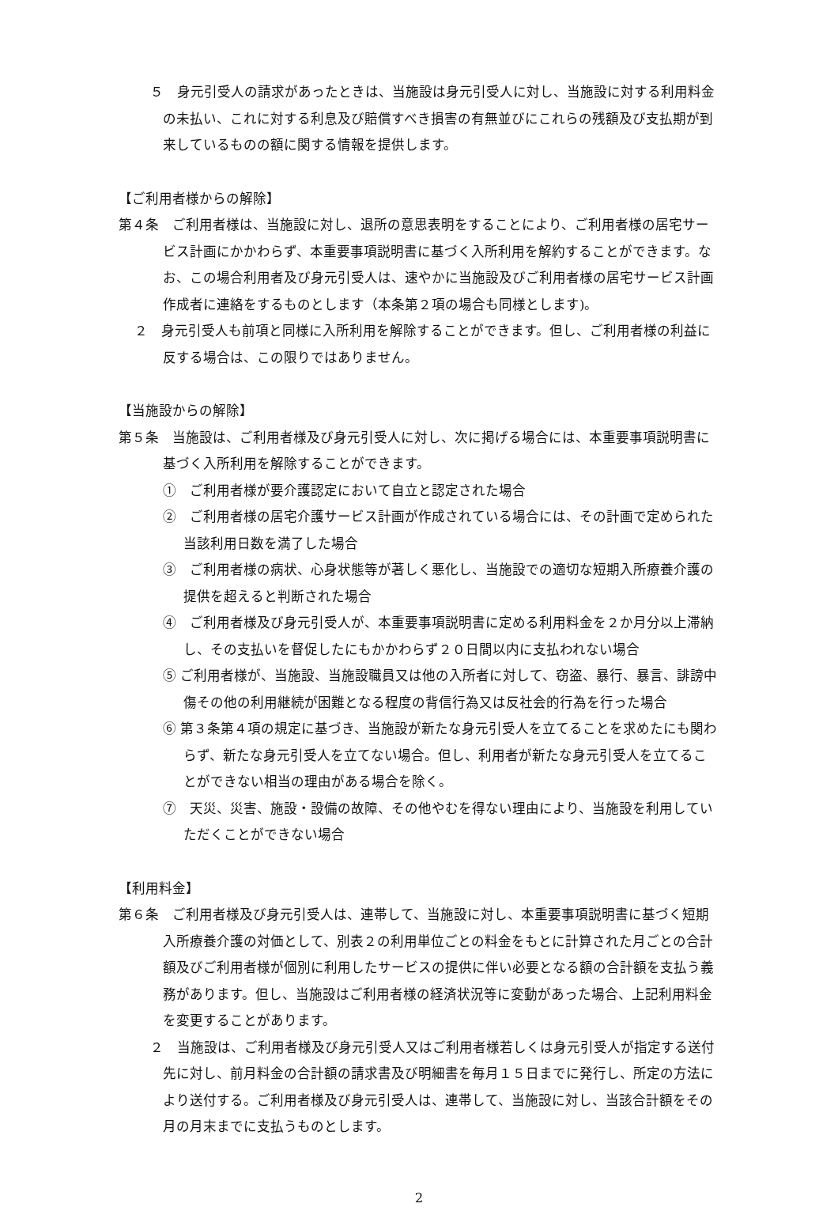５　身元引受人の請求があったときは、当施設は身元引受人に対し、当施設に対する利用料金の未払い、これに対する利息及び賠償すべき損害の有無並びにこれらの残額及び支払期が到来しているものの額に関する情報を提供します。
【ご利用者様からの解除】
第４条　ご利用者様は、当施設に対し、退所の意思表明をすることにより、ご利用者様の居宅サービス計画にかかわらず、本重要事項説明書に基づく入所利用を解約することができます。なお、この場合利用者及び身元引受人は、速やかに当施設及びご利用者様の居宅サービス計画作成者に連絡をするものとします（本条第２項の場合も同様とします)。
２　身元引受人も前項と同様に入所利用を解除することができます。但し、ご利用者様の利益に反する場合は、この限りではありません。
【当施設からの解除】
第５条　当施設は、ご利用者様及び身元引受人に対し、次に掲げる場合には、本重要事項説明書に基づく入所利用を解除することができます。
①　ご利用者様が要介護認定において自立と認定された場合
②　ご利用者様の居宅介護サービス計画が作成されている場合には、その計画で定められた当該利用日数を満了した場合
③　ご利用者様の病状、心身状態等が著しく悪化し、当施設での適切な短期入所療養介護の提供を超えると判断された場合
④　ご利用者様及び身元引受人が、本重要事項説明書に定める利用料金を２か月分以上滞納し、その支払いを督促したにもかかわらず２０日間以内に支払われない場合
⑤ ご利用者様が、当施設、当施設職員又は他の入所者に対して、窃盗、暴行、暴言、誹謗中傷その他の利用継続が困難となる程度の背信行為又は反社会的行為を行った場合
⑥ 第３条第４項の規定に基づき、当施設が新たな身元引受人を立てることを求めたにも関わらず、新たな身元引受人を立てない場合。但し、利用者が新たな身元引受人を立てることができない相当の理由がある場合を除く。
⑦　天災、災害、施設・設備の故障、その他やむを得ない理由により、当施設を利用していただくことができない場合
【利用料金】
第６条　ご利用者様及び身元引受人は、連帯して、当施設に対し、本重要事項説明書に基づく短期入所療養介護の対価として、別表２の利用単位ごとの料金をもとに計算された月ごとの合計額及びご利用者様が個別に利用したサービスの提供に伴い必要となる額の合計額を支払う義務があります。但し、当施設はご利用者様の経済状況等に変動があった場合、上記利用料金を変更することがあります。
２　当施設は、ご利用者様及び身元引受人又はご利用者様若しくは身元引受人が指定する送付先に対し、前月料金の合計額の請求書及び明細書を毎月１５日までに発行し、所定の方法により送付する。ご利用者様及び身元引受人は、連帯して、当施設に対し、当該合計額をその月の月末までに支払うものとします。
2